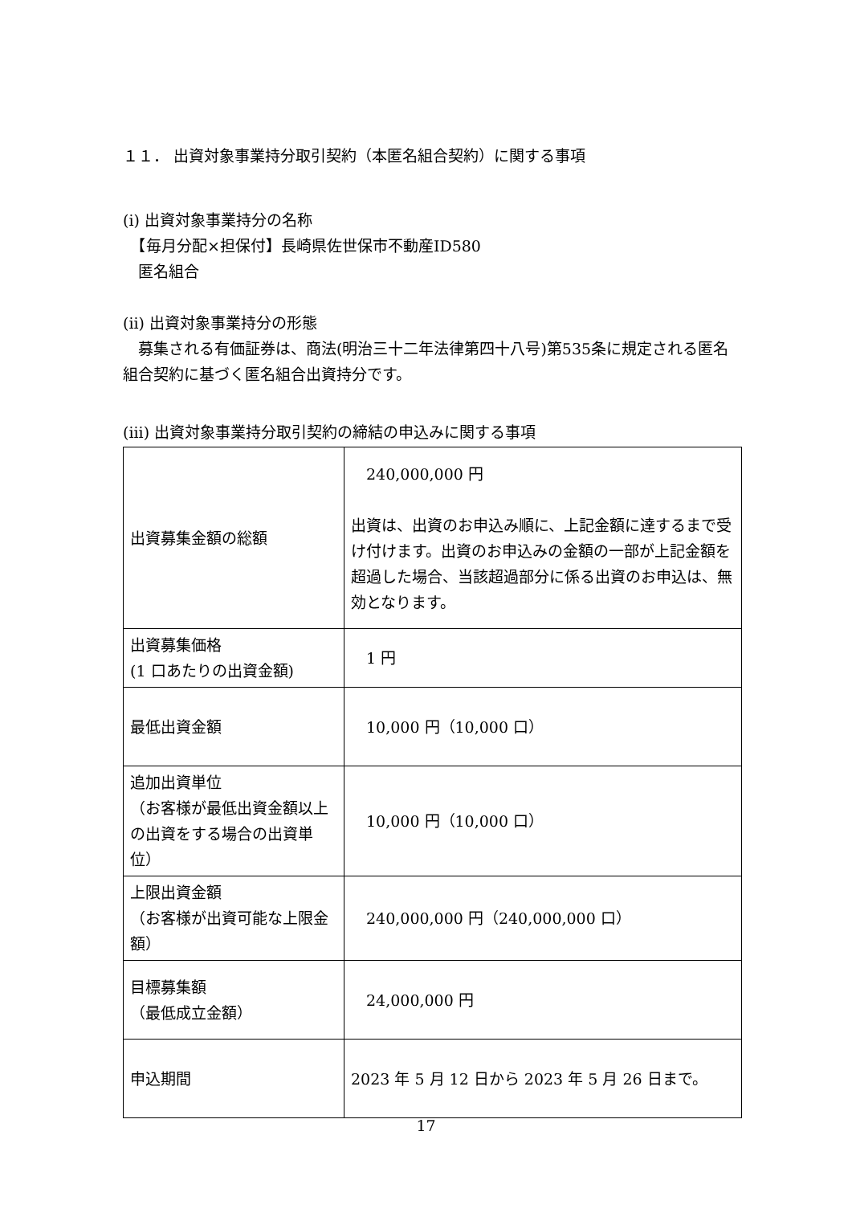１１． 出資対象事業持分取引契約（本匿名組合契約）に関する事項
(i) 出資対象事業持分の名称
　【毎月分配×担保付】長崎県佐世保市不動産ID580
　匿名組合
(ii) 出資対象事業持分の形態
　募集される有価証券は、商法(明治三十二年法律第四十八号)第535条に規定される匿名組合契約に基づく匿名組合出資持分です。
(iii) 出資対象事業持分取引契約の締結の申込みに関する事項
| 出資募集金額の総額 | 240,000,000 円 出資は、出資のお申込み順に、上記金額に達するまで受け付けます。出資のお申込みの金額の一部が上記金額を超過した場合、当該超過部分に係る出資のお申込は、無効となります。 |
| 出資募集価格 (1 口あたりの出資金額) | 1 円 |
| 最低出資金額 | 10,000 円（10,000 口） |
| 追加出資単位 （お客様が最低出資金額以上の出資をする場合の出資単位） | 10,000 円（10,000 口） |
| 上限出資金額 （お客様が出資可能な上限金額） | 240,000,000 円（240,000,000 口） |
| 目標募集額 （最低成立金額） | 24,000,000 円 |
| 申込期間 | 2023 年 5 月 12 日から 2023 年 5 月 26 日まで。 |
17